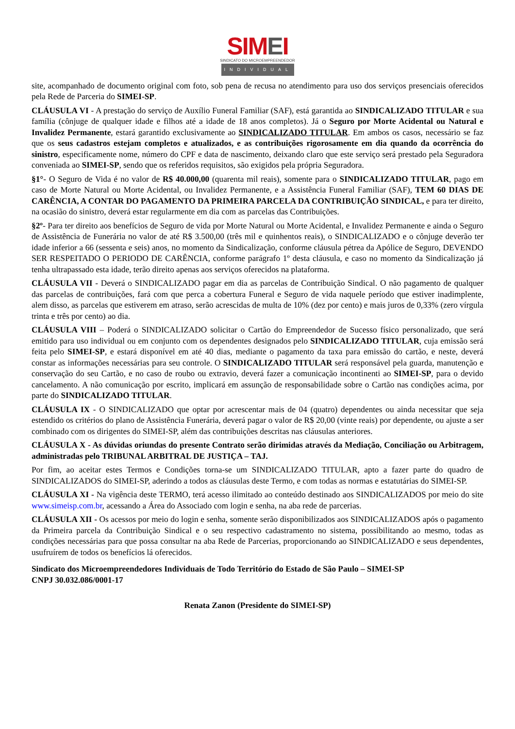SIMEI
SINDICATO DO MICROEMPREENDEDOR
INDIVIDUAL
site, acompanhado de documento original com foto, sob pena de recusa no atendimento para uso dos serviços presenciais oferecidos pela Rede de Parceria do SIMEI-SP.
CLÁUSULA VI - A prestação do serviço de Auxílio Funeral Familiar (SAF), está garantida ao SINDICALIZADO TITULAR e sua família (cônjuge de qualquer idade e filhos até a idade de 18 anos completos). Já o Seguro por Morte Acidental ou Natural e Invalidez Permanente, estará garantido exclusivamente ao SINDICALIZADO TITULAR. Em ambos os casos, necessário se faz que os seus cadastros estejam completos e atualizados, e as contribuições rigorosamente em dia quando da ocorrência do sinistro, especificamente nome, número do CPF e data de nascimento, deixando claro que este serviço será prestado pela Seguradora conveniada ao SIMEI-SP, sendo que os referidos requisitos, são exigidos pela própria Seguradora.
§1°- O Seguro de Vida é no valor de R$ 40.000,00 (quarenta mil reais), somente para o SINDICALIZADO TITULAR, pago em caso de Morte Natural ou Morte Acidental, ou Invalidez Permanente, e a Assistência Funeral Familiar (SAF), TEM 60 DIAS DE CARÊNCIA, A CONTAR DO PAGAMENTO DA PRIMEIRA PARCELA DA CONTRIBUIÇÃO SINDICAL, e para ter direito, na ocasião do sinistro, deverá estar regularmente em dia com as parcelas das Contribuições.
§2º- Para ter direito aos benefícios de Seguro de vida por Morte Natural ou Morte Acidental, e Invalidez Permanente e ainda o Seguro de Assistência de Funerária no valor de até R$ 3.500,00 (três mil e quinhentos reais), o SINDICALIZADO e o cônjuge deverão ter idade inferior a 66 (sessenta e seis) anos, no momento da Sindicalização, conforme cláusula pétrea da Apólice de Seguro, DEVENDO SER RESPEITADO O PERIODO DE CARÊNCIA, conforme parágrafo 1º desta cláusula, e caso no momento da Sindicalização já tenha ultrapassado esta idade, terão direito apenas aos serviços oferecidos na plataforma.
CLÁUSULA VII - Deverá o SINDICALIZADO pagar em dia as parcelas de Contribuição Sindical. O não pagamento de qualquer das parcelas de contribuições, fará com que perca a cobertura Funeral e Seguro de vida naquele período que estiver inadimplente, alem disso, as parcelas que estiverem em atraso, serão acrescidas de multa de 10% (dez por cento) e mais juros de 0,33% (zero vírgula trinta e três por cento) ao dia.
CLÁUSULA VIII – Poderá o SINDICALIZADO solicitar o Cartão do Empreendedor de Sucesso físico personalizado, que será emitido para uso individual ou em conjunto com os dependentes designados pelo SINDICALIZADO TITULAR, cuja emissão será feita pelo SIMEI-SP, e estará disponível em até 40 dias, mediante o pagamento da taxa para emissão do cartão, e neste, deverá constar as informações necessárias para seu controle. O SINDICALIZADO TITULAR será responsável pela guarda, manutenção e conservação do seu Cartão, e no caso de roubo ou extravio, deverá fazer a comunicação incontinenti ao SIMEI-SP, para o devido cancelamento. A não comunicação por escrito, implicará em assunção de responsabilidade sobre o Cartão nas condições acima, por parte do SINDICALIZADO TITULAR.
CLÁUSULA IX - O SINDICALIZADO que optar por acrescentar mais de 04 (quatro) dependentes ou ainda necessitar que seja estendido os critérios do plano de Assistência Funerária, deverá pagar o valor de R$ 20,00 (vinte reais) por dependente, ou ajuste a ser combinado com os dirigentes do SIMEI-SP, além das contribuições descritas nas cláusulas anteriores.
CLÁUSULA X - As dúvidas oriundas do presente Contrato serão dirimidas através da Mediação, Conciliação ou Arbitragem, administradas pelo TRIBUNAL ARBITRAL DE JUSTIÇA – TAJ.
Por fim, ao aceitar estes Termos e Condições torna-se um SINDICALIZADO TITULAR, apto a fazer parte do quadro de SINDICALIZADOS do SIMEI-SP, aderindo a todos as cláusulas deste Termo, e com todas as normas e estatutárias do SIMEI-SP.
CLÁUSULA XI - Na vigência deste TERMO, terá acesso ilimitado ao conteúdo destinado aos SINDICALIZADOS por meio do site www.simeisp.com.br, acessando a Área do Associado com login e senha, na aba rede de parcerias.
CLÁUSULA XII - Os acessos por meio do login e senha, somente serão disponibilizados aos SINDICALIZADOS após o pagamento da Primeira parcela da Contribuição Sindical e o seu respectivo cadastramento no sistema, possibilitando ao mesmo, todas as condições necessárias para que possa consultar na aba Rede de Parcerias, proporcionando ao SINDICALIZADO e seus dependentes, usufruírem de todos os benefícios lá oferecidos.
Sindicato dos Microempreendedores Individuais de Todo Território do Estado de São Paulo – SIMEI-SP
CNPJ 30.032.086/0001-17
Renata Zanon (Presidente do SIMEI-SP)